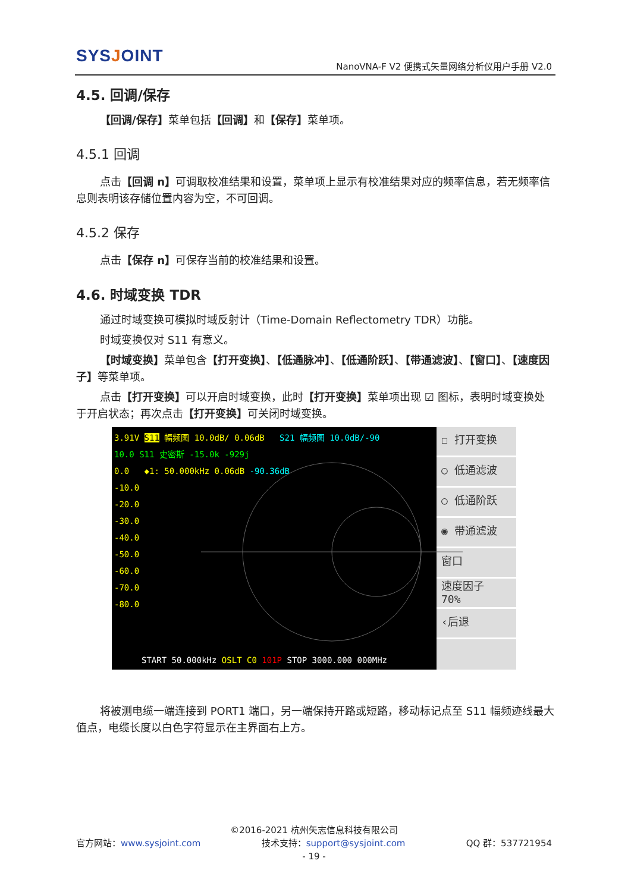SYSJOINT
NanoVNA-F V2 便携式矢量网络分析仪用户手册 V2.0
4.5. 回调/保存
【回调/保存】菜单包括【回调】和【保存】菜单项。
4.5.1 回调
点击【回调 n】可调取校准结果和设置，菜单项上显示有校准结果对应的频率信息，若无频率信息则表明该存储位置内容为空，不可回调。
4.5.2 保存
点击【保存 n】可保存当前的校准结果和设置。
4.6. 时域变换 TDR
通过时域变换可模拟时域反射计（Time-Domain Reflectometry TDR）功能。
时域变换仅对 S11 有意义。
【时域变换】菜单包含【打开变换】、【低通脉冲】、【低通阶跃】、【带通滤波】、【窗口】、【速度因子】等菜单项。
点击【打开变换】可以开启时域变换，此时【打开变换】菜单项出现 ☑ 图标，表明时域变换处于开启状态；再次点击【打开变换】可关闭时域变换。
3.91V S11 幅频图 10.0dB/ 0.06dB S21 幅频图 10.0dB/-90
10.0 S11 史密斯 -15.0k -929j
0.0 ◆1: 50.000kHz 0.06dB -90.36dB
-10.0
-20.0
-30.0
-40.0
-50.0
-60.0
-70.0
-80.0
START 50.000kHz OSLT C0 101P STOP 3000.000 000MHz
☐ 打开变换
○ 低通滤波
○ 低通阶跃
◉ 带通滤波
窗口
速度因子
70%
‹后退
将被测电缆一端连接到 PORT1 端口，另一端保持开路或短路，移动标记点至 S11 幅频迹线最大值点，电缆长度以白色字符显示在主界面右上方。
©2016-2021 杭州矢志信息科技有限公司
官方网站：www.sysjoint.com 技术支持：support@sysjoint.com QQ 群：537721954
- 19 -